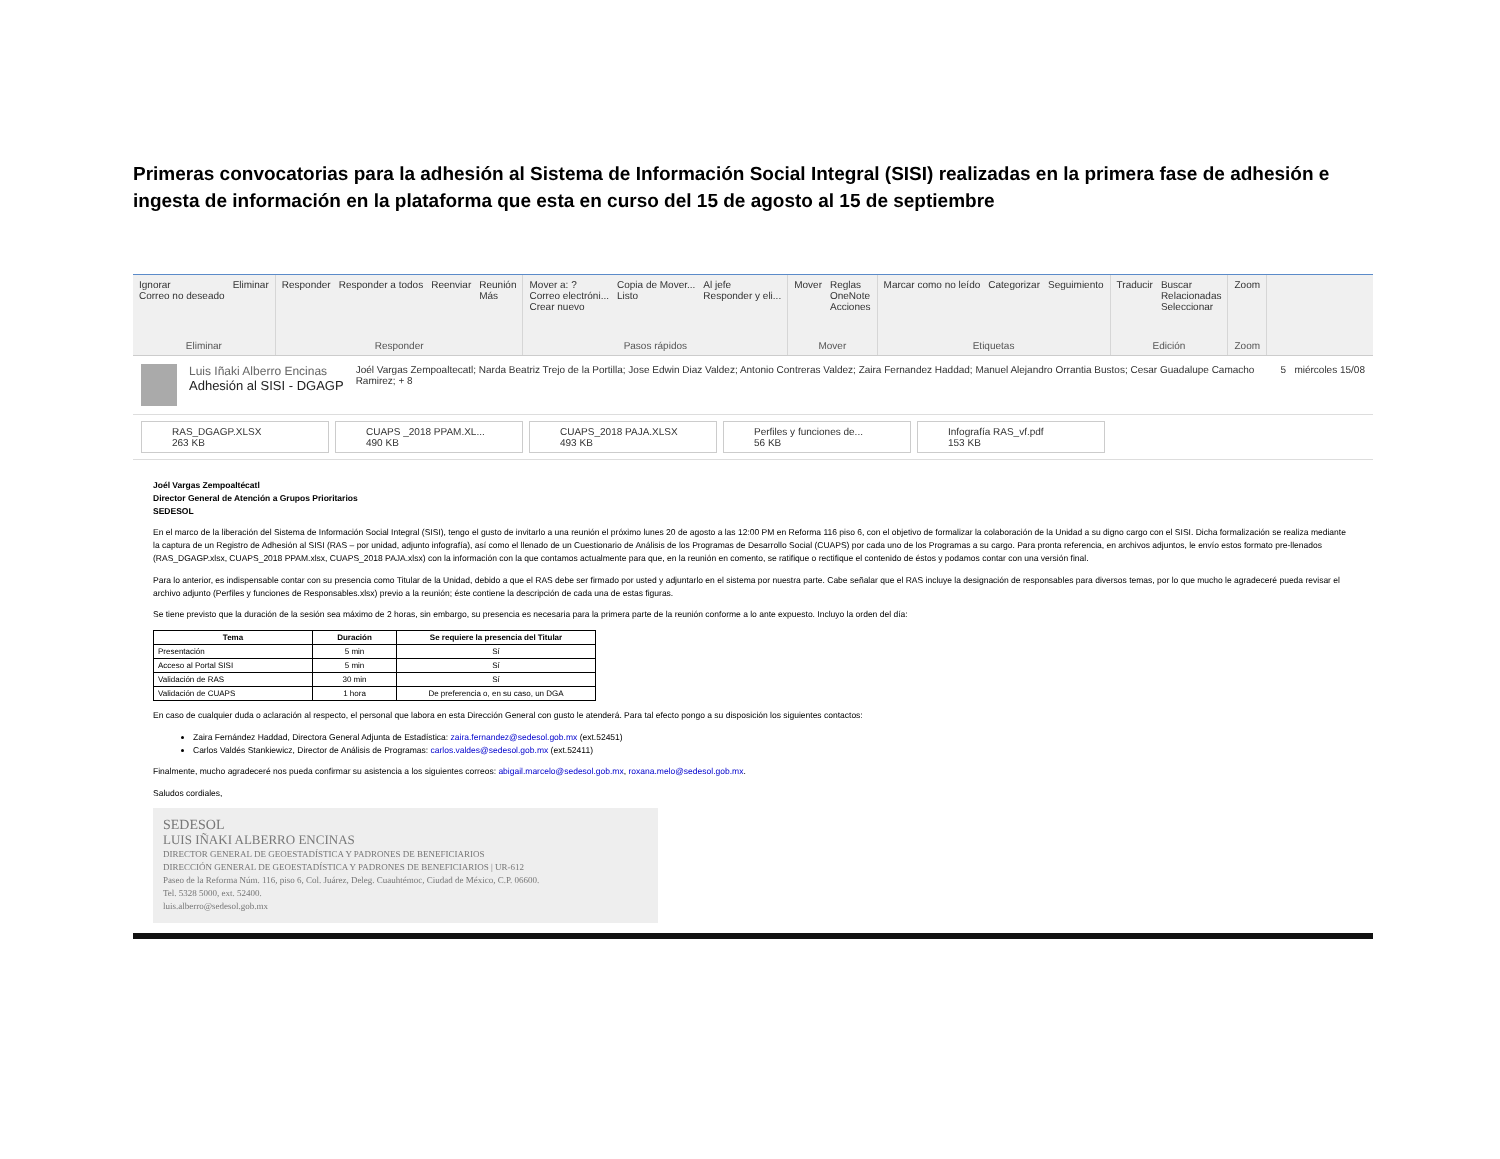Primeras convocatorias para la adhesión al Sistema de Información Social Integral (SISI) realizadas en la primera fase de adhesión e ingesta de información en la plataforma que esta en curso del 15 de agosto al 15 de septiembre
Ignorar
Correo no deseado Eliminar
Eliminar
Responder Responder a todos Reenviar Reunión
Más
Responder
Mover a: ?
Correo electróni...
Crear nuevo Copia de Mover...
Listo Al jefe
Responder y eli...
Pasos rápidos
Mover Reglas
OneNote
Acciones
Mover
Marcar como no leído Categorizar Seguimiento
Etiquetas
Traducir Buscar
Relacionadas
Seleccionar
Edición
Zoom
Zoom
Luis Iñaki Alberro Encinas
Adhesión al SISI - DGAGP
Joél Vargas Zempoaltecatl; Narda Beatriz Trejo de la Portilla; Jose Edwin Diaz Valdez; Antonio Contreras Valdez; Zaira Fernandez Haddad; Manuel Alejandro Orrantia Bustos; Cesar Guadalupe Camacho Ramirez; + 8
5 miércoles 15/08
RAS_DGAGP.XLSX
263 KB
CUAPS _2018 PPAM.XL...
490 KB
CUAPS_2018 PAJA.XLSX
493 KB
Perfiles y funciones de...
56 KB
Infografía RAS_vf.pdf
153 KB
Joél Vargas Zempoaltécatl
Director General de Atención a Grupos Prioritarios
SEDESOL
En el marco de la liberación del Sistema de Información Social Integral (SISI), tengo el gusto de invitarlo a una reunión el próximo lunes 20 de agosto a las 12:00 PM en Reforma 116 piso 6, con el objetivo de formalizar la colaboración de la Unidad a su digno cargo con el SISI. Dicha formalización se realiza mediante la captura de un Registro de Adhesión al SISI (RAS – por unidad, adjunto infografía), así como el llenado de un Cuestionario de Análisis de los Programas de Desarrollo Social (CUAPS) por cada uno de los Programas a su cargo. Para pronta referencia, en archivos adjuntos, le envío estos formato pre-llenados (RAS_DGAGP.xlsx, CUAPS_2018 PPAM.xlsx, CUAPS_2018 PAJA.xlsx) con la información con la que contamos actualmente para que, en la reunión en comento, se ratifique o rectifique el contenido de éstos y podamos contar con una versión final.
Para lo anterior, es indispensable contar con su presencia como Titular de la Unidad, debido a que el RAS debe ser firmado por usted y adjuntarlo en el sistema por nuestra parte. Cabe señalar que el RAS incluye la designación de responsables para diversos temas, por lo que mucho le agradeceré pueda revisar el archivo adjunto (Perfiles y funciones de Responsables.xlsx) previo a la reunión; éste contiene la descripción de cada una de estas figuras.
Se tiene previsto que la duración de la sesión sea máximo de 2 horas, sin embargo, su presencia es necesaria para la primera parte de la reunión conforme a lo ante expuesto. Incluyo la orden del día:
| Tema | Duración | Se requiere la presencia del Titular |
| --- | --- | --- |
| Presentación | 5 min | Sí |
| Acceso al Portal SISI | 5 min | Sí |
| Validación de RAS | 30 min | Sí |
| Validación de CUAPS | 1 hora | De preferencia o, en su caso, un DGA |
En caso de cualquier duda o aclaración al respecto, el personal que labora en esta Dirección General con gusto le atenderá. Para tal efecto pongo a su disposición los siguientes contactos:
Zaira Fernández Haddad, Directora General Adjunta de Estadística: zaira.fernandez@sedesol.gob.mx (ext.52451)
Carlos Valdés Stankiewicz, Director de Análisis de Programas: carlos.valdes@sedesol.gob.mx (ext.52411)
Finalmente, mucho agradeceré nos pueda confirmar su asistencia a los siguientes correos: abigail.marcelo@sedesol.gob.mx, roxana.melo@sedesol.gob.mx.
Saludos cordiales,
SEDESOL
LUIS IÑAKI ALBERRO ENCINAS
DIRECTOR GENERAL DE GEOESTADÍSTICA Y PADRONES DE BENEFICIARIOS
DIRECCIÓN GENERAL DE GEOESTADÍSTICA Y PADRONES DE BENEFICIARIOS | UR-612
Paseo de la Reforma Núm. 116, piso 6, Col. Juárez, Deleg. Cuauhtémoc, Ciudad de México, C.P. 06600.
Tel. 5328 5000, ext. 52400.
luis.alberro@sedesol.gob.mx